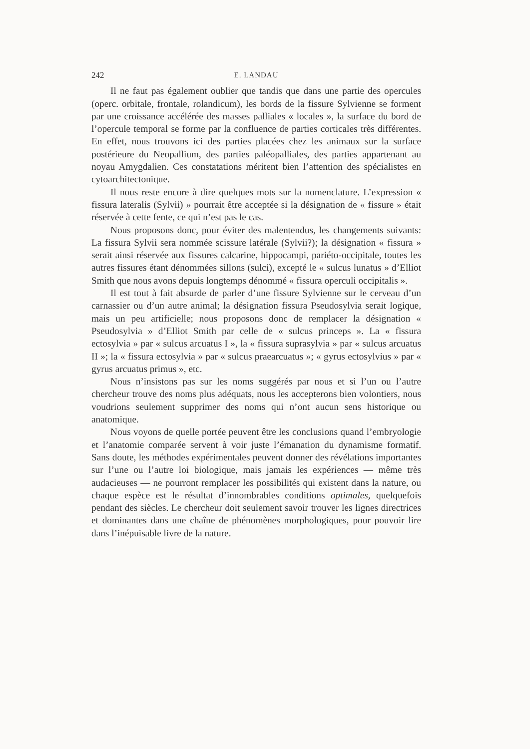242 E. LANDAU
Il ne faut pas également oublier que tandis que dans une partie des opercules (operc. orbitale, frontale, rolandicum), les bords de la fissure Sylvienne se forment par une croissance accélérée des masses palliales « locales », la surface du bord de l’opercule temporal se forme par la confluence de parties corticales très différentes. En effet, nous trouvons ici des parties placées chez les animaux sur la surface postérieure du Neopallium, des parties paléopalliales, des parties appartenant au noyau Amygdalien. Ces constatations méritent bien l’attention des spécialistes en cytoarchitectonique.
Il nous reste encore à dire quelques mots sur la nomenclature. L’expression « fissura lateralis (Sylvii) » pourrait être acceptée si la désignation de « fissure » était réservée à cette fente, ce qui n’est pas le cas.
Nous proposons donc, pour éviter des malentendus, les changements suivants: La fissura Sylvii sera nommée scissure latérale (Sylvii?); la désignation « fissura » serait ainsi réservée aux fissures calcarine, hippocampi, pariéto-occipitale, toutes les autres fissures étant dénommées sillons (sulci), excepté le « sulcus lunatus » d’Elliot Smith que nous avons depuis longtemps dénommé « fissura operculi occipitalis ».
Il est tout à fait absurde de parler d’une fissure Sylvienne sur le cerveau d’un carnassier ou d’un autre animal; la désignation fissura Pseudosylvia serait logique, mais un peu artificielle; nous proposons donc de remplacer la désignation « Pseudosylvia » d’Elliot Smith par celle de « sulcus princeps ». La « fissura ectosylvia » par « sulcus arcuatus I », la « fissura suprasylvia » par « sulcus arcuatus II »; la « fissura ectosylvia » par « sulcus praearcuatus »; « gyrus ectosylvius » par « gyrus arcuatus primus », etc.
Nous n’insistons pas sur les noms suggérés par nous et si l’un ou l’autre chercheur trouve des noms plus adéquats, nous les accepterons bien volontiers, nous voudrions seulement supprimer des noms qui n’ont aucun sens historique ou anatomique.
Nous voyons de quelle portée peuvent être les conclusions quand l’embryologie et l’anatomie comparée servent à voir juste l’émanation du dynamisme formatif. Sans doute, les méthodes expérimentales peuvent donner des révélations importantes sur l’une ou l’autre loi biologique, mais jamais les expériences — même très audacieuses — ne pourront remplacer les possibilités qui existent dans la nature, ou chaque espèce est le résultat d’innombrables conditions optimales, quelquefois pendant des siècles. Le chercheur doit seulement savoir trouver les lignes directrices et dominantes dans une chaîne de phénomènes morphologiques, pour pouvoir lire dans l’inépuisable livre de la nature.